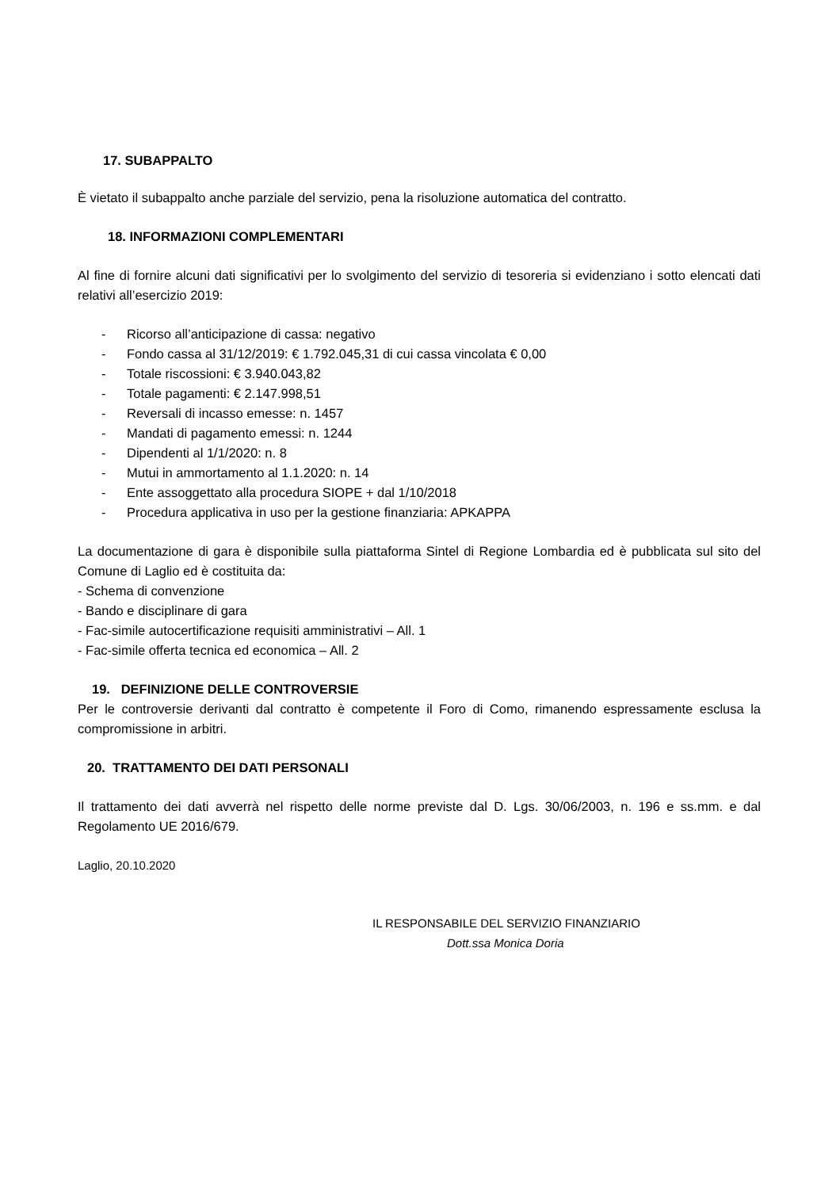17. SUBAPPALTO
È vietato il subappalto anche parziale del servizio, pena la risoluzione automatica del contratto.
18. INFORMAZIONI COMPLEMENTARI
Al fine di fornire alcuni dati significativi per lo svolgimento del servizio di tesoreria si evidenziano i sotto elencati dati relativi all’esercizio 2019:
- Ricorso all’anticipazione di cassa: negativo
- Fondo cassa al 31/12/2019: € 1.792.045,31 di cui cassa vincolata € 0,00
- Totale riscossioni: € 3.940.043,82
- Totale pagamenti: € 2.147.998,51
- Reversali di incasso emesse: n. 1457
- Mandati di pagamento emessi: n. 1244
- Dipendenti al 1/1/2020: n. 8
- Mutui in ammortamento al 1.1.2020: n. 14
- Ente assoggettato alla procedura SIOPE + dal 1/10/2018
- Procedura applicativa in uso per la gestione finanziaria: APKAPPA
La documentazione di gara è disponibile sulla piattaforma Sintel di Regione Lombardia ed è pubblicata sul sito del Comune di Laglio ed è costituita da:
- Schema di convenzione
- Bando e disciplinare di gara
- Fac-simile autocertificazione requisiti amministrativi – All. 1
- Fac-simile offerta tecnica ed economica – All. 2
19. DEFINIZIONE DELLE CONTROVERSIE
Per le controversie derivanti dal contratto è competente il Foro di Como, rimanendo espressamente esclusa la compromissione in arbitri.
20. TRATTAMENTO DEI DATI PERSONALI
Il trattamento dei dati avverrà nel rispetto delle norme previste dal D. Lgs. 30/06/2003, n. 196 e ss.mm. e dal Regolamento UE 2016/679.
Laglio, 20.10.2020
IL RESPONSABILE DEL SERVIZIO FINANZIARIO
Dott.ssa Monica Doria